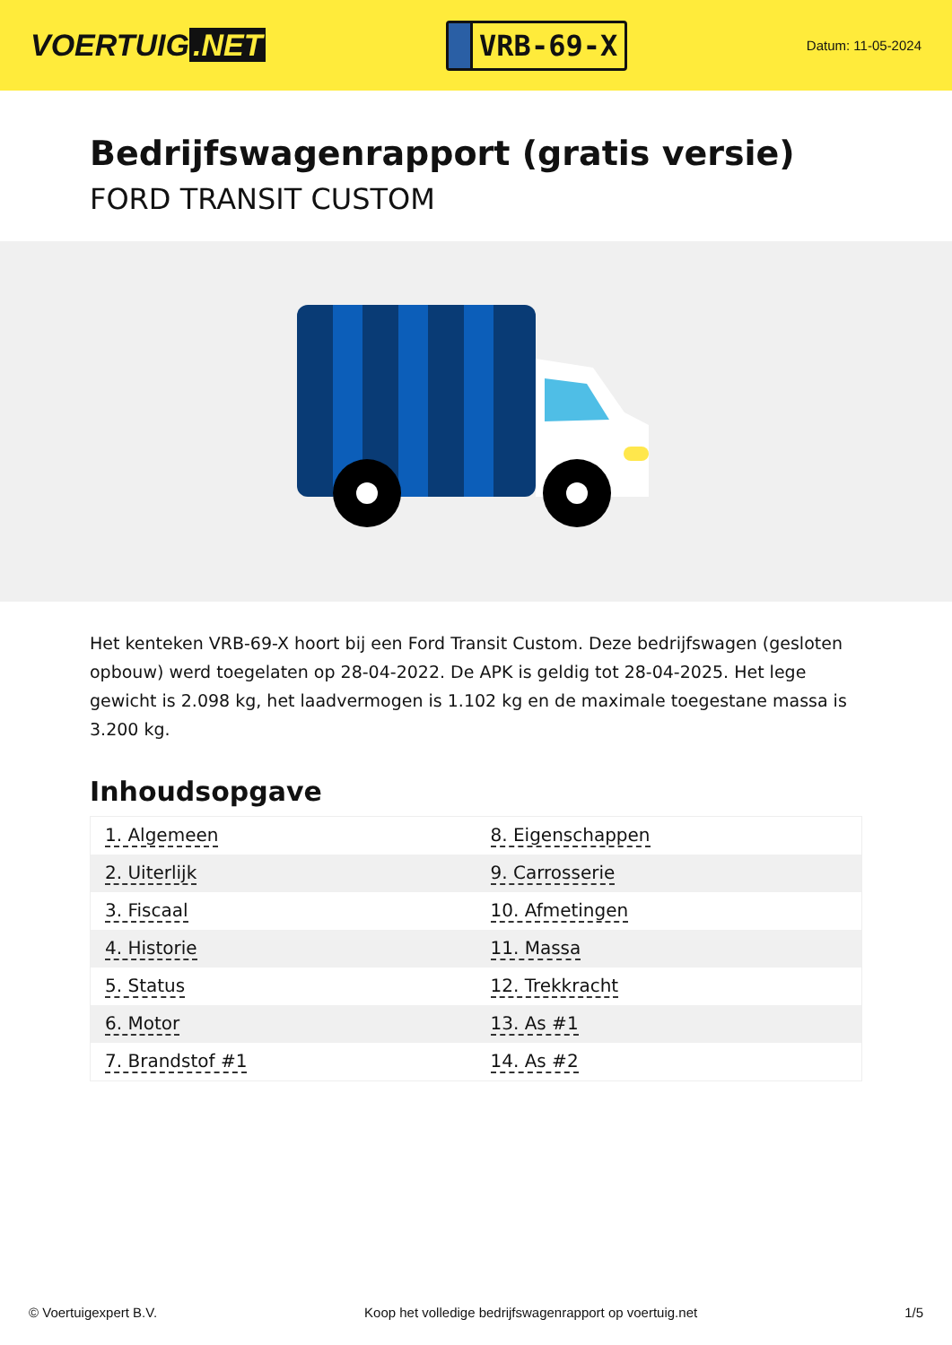VOERTUIG.NET
VRB-69-X
Datum: 11-05-2024
Bedrijfswagenrapport (gratis versie)
FORD TRANSIT CUSTOM
Het kenteken VRB-69-X hoort bij een Ford Transit Custom. Deze bedrijfswagen (gesloten opbouw) werd toegelaten op 28-04-2022. De APK is geldig tot 28-04-2025. Het lege gewicht is 2.098 kg, het laadvermogen is 1.102 kg en de maximale toegestane massa is 3.200 kg.
Inhoudsopgave
| 1. Algemeen | 8. Eigenschappen |
| 2. Uiterlijk | 9. Carrosserie |
| 3. Fiscaal | 10. Afmetingen |
| 4. Historie | 11. Massa |
| 5. Status | 12. Trekkracht |
| 6. Motor | 13. As #1 |
| 7. Brandstof #1 | 14. As #2 |
© Voertuigexpert B.V. Koop het volledige bedrijfswagenrapport op voertuig.net 1/5